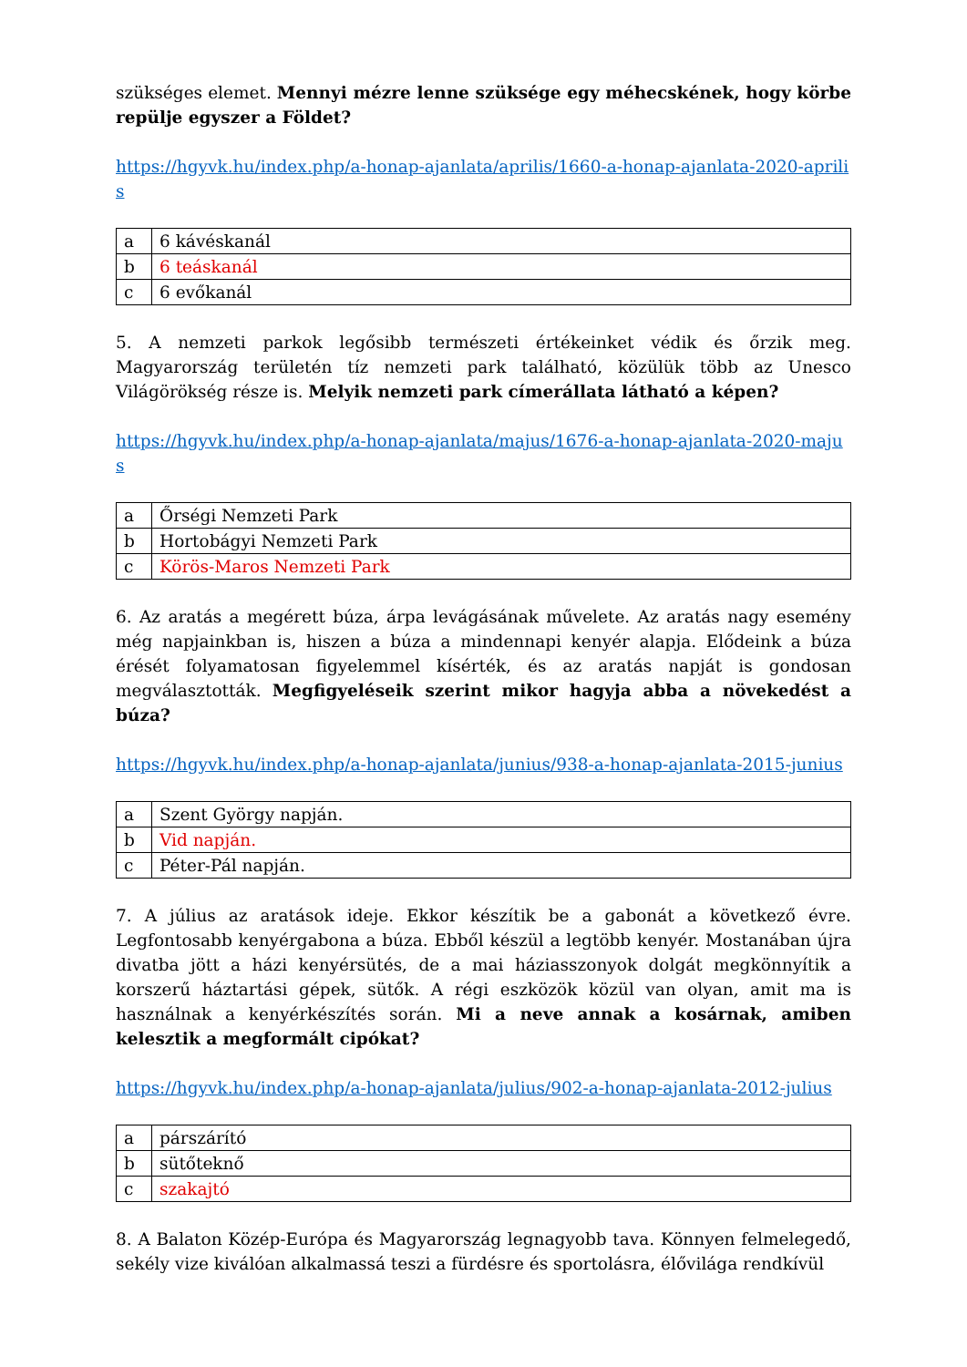szükséges elemet. Mennyi mézre lenne szüksége egy méhecskének, hogy körbe repülje egyszer a Földet?
https://hgyvk.hu/index.php/a-honap-ajanlata/aprilis/1660-a-honap-ajanlata-2020-aprilis
| a | 6 kávéskanál |
| b | 6 teáskanál |
| c | 6 evőkanál |
5. A nemzeti parkok legősibb természeti értékeinket védik és őrzik meg. Magyarország területén tíz nemzeti park található, közülük több az Unesco Világörökség része is. Melyik nemzeti park címerállata látható a képen?
https://hgyvk.hu/index.php/a-honap-ajanlata/majus/1676-a-honap-ajanlata-2020-majus
| a | Őrségi Nemzeti Park |
| b | Hortobágyi Nemzeti Park |
| c | Körös-Maros Nemzeti Park |
6. Az aratás a megérett búza, árpa levágásának művelete. Az aratás nagy esemény még napjainkban is, hiszen a búza a mindennapi kenyér alapja. Elődeink a búza érését folyamatosan figyelemmel kísérték, és az aratás napját is gondosan megválasztották. Megfigyeléseik szerint mikor hagyja abba a növekedést a búza?
https://hgyvk.hu/index.php/a-honap-ajanlata/junius/938-a-honap-ajanlata-2015-junius
| a | Szent György napján. |
| b | Vid napján. |
| c | Péter-Pál napján. |
7. A július az aratások ideje. Ekkor készítik be a gabonát a következő évre. Legfontosabb kenyérgabona a búza. Ebből készül a legtöbb kenyér. Mostanában újra divatba jött a házi kenyérsütés, de a mai háziasszonyok dolgát megkönnyítik a korszerű háztartási gépek, sütők. A régi eszközök közül van olyan, amit ma is használnak a kenyérkészítés során. Mi a neve annak a kosárnak, amiben kelesztik a megformált cipókat?
https://hgyvk.hu/index.php/a-honap-ajanlata/julius/902-a-honap-ajanlata-2012-julius
| a | párszárító |
| b | sütőteknő |
| c | szakajtó |
8. A Balaton Közép-Európa és Magyarország legnagyobb tava. Könnyen felmelegedő, sekély vize kiválóan alkalmassá teszi a fürdésre és sportolásra, élővilága rendkívül